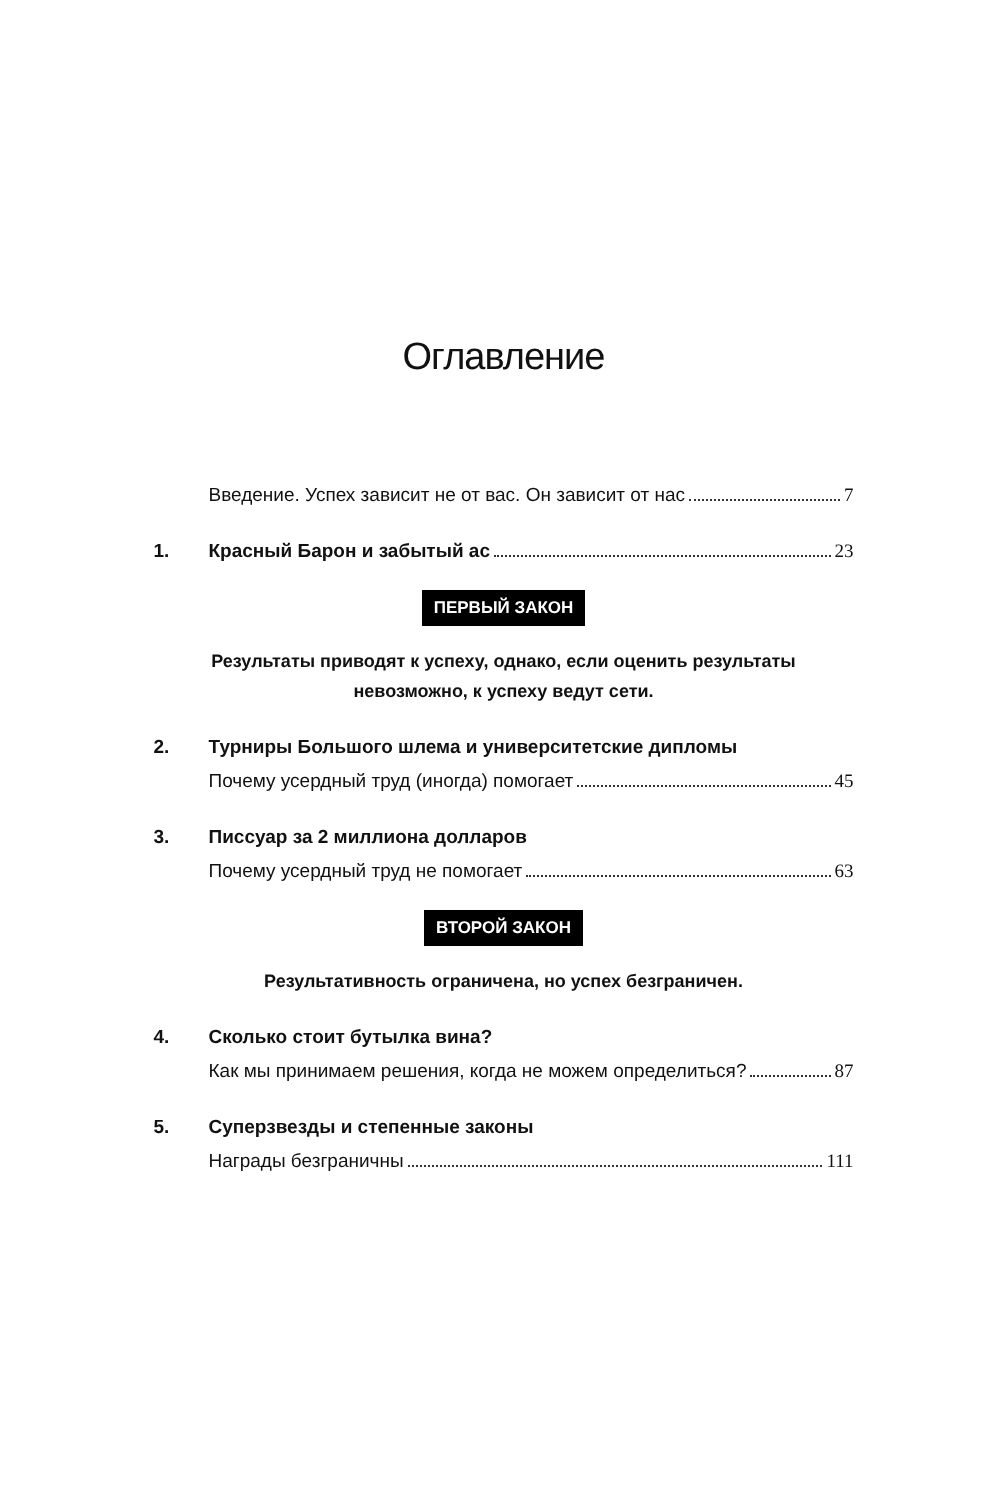Оглавление
Введение. Успех зависит не от вас. Он зависит от нас 7
1. Красный Барон и забытый ас 23
ПЕРВЫЙ ЗАКОН
Результаты приводят к успеху, однако, если оценить результаты
невозможно, к успеху ведут сети.
2. Турниры Большого шлема и университетские дипломы
Почему усердный труд (иногда) помогает 45
3. Писсуар за 2 миллиона долларов
Почему усердный труд не помогает 63
ВТОРОЙ ЗАКОН
Результативность ограничена, но успех безграничен.
4. Сколько стоит бутылка вина?
Как мы принимаем решения, когда не можем определиться? 87
5. Суперзвезды и степенные законы
Награды безграничны 111